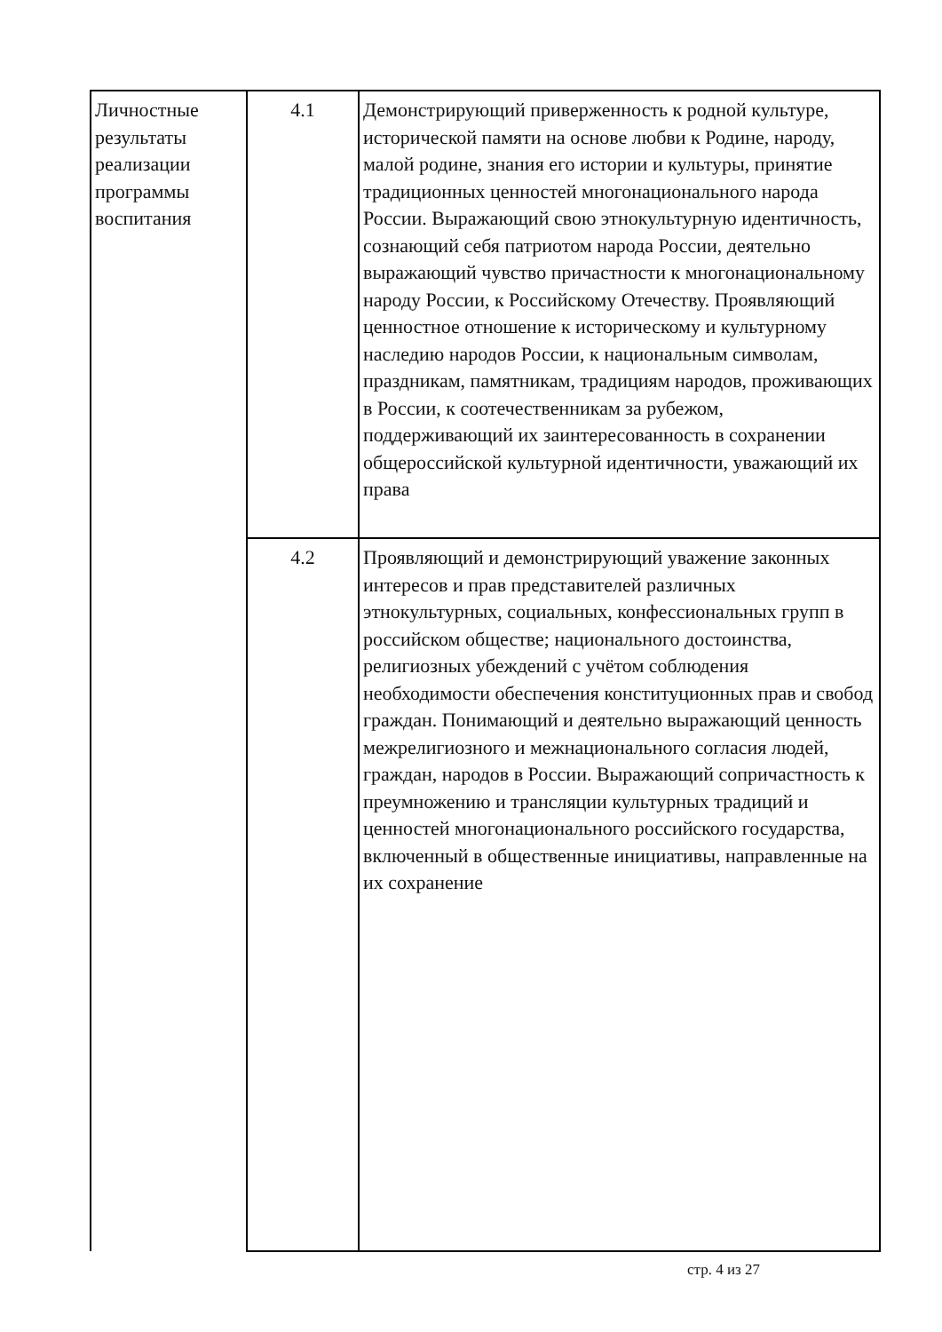| Личностные результаты реализации программы воспитания | 4.1 | Демонстрирующий приверженность к родной культуре, исторической памяти на основе любви к Родине, народу, малой родине, знания его истории и культуры, принятие традиционных ценностей многонационального народа России. Выражающий свою этнокультурную идентичность, сознающий себя патриотом народа России, деятельно выражающий чувство причастности к многонациональному народу России, к Российскому Отечеству. Проявляющий ценностное отношение к историческому и культурному наследию народов России, к национальным символам, праздникам, памятникам, традициям народов, проживающих в России, к соотечественникам за рубежом, поддерживающий их заинтересованность в сохранении общероссийской культурной идентичности, уважающий их права |
| | 4.2 | Проявляющий и демонстрирующий уважение законных интересов и прав представителей различных этнокультурных, социальных, конфессиональных групп в российском обществе; национального достоинства, религиозных убеждений с учётом соблюдения необходимости обеспечения конституционных прав и свобод граждан. Понимающий и деятельно выражающий ценность межрелигиозного и межнационального согласия людей, граждан, народов в России. Выражающий сопричастность к преумножению и трансляции культурных традиций и ценностей многонационального российского государства, включенный в общественные инициативы, направленные на их сохранение |
стр. 4 из 27